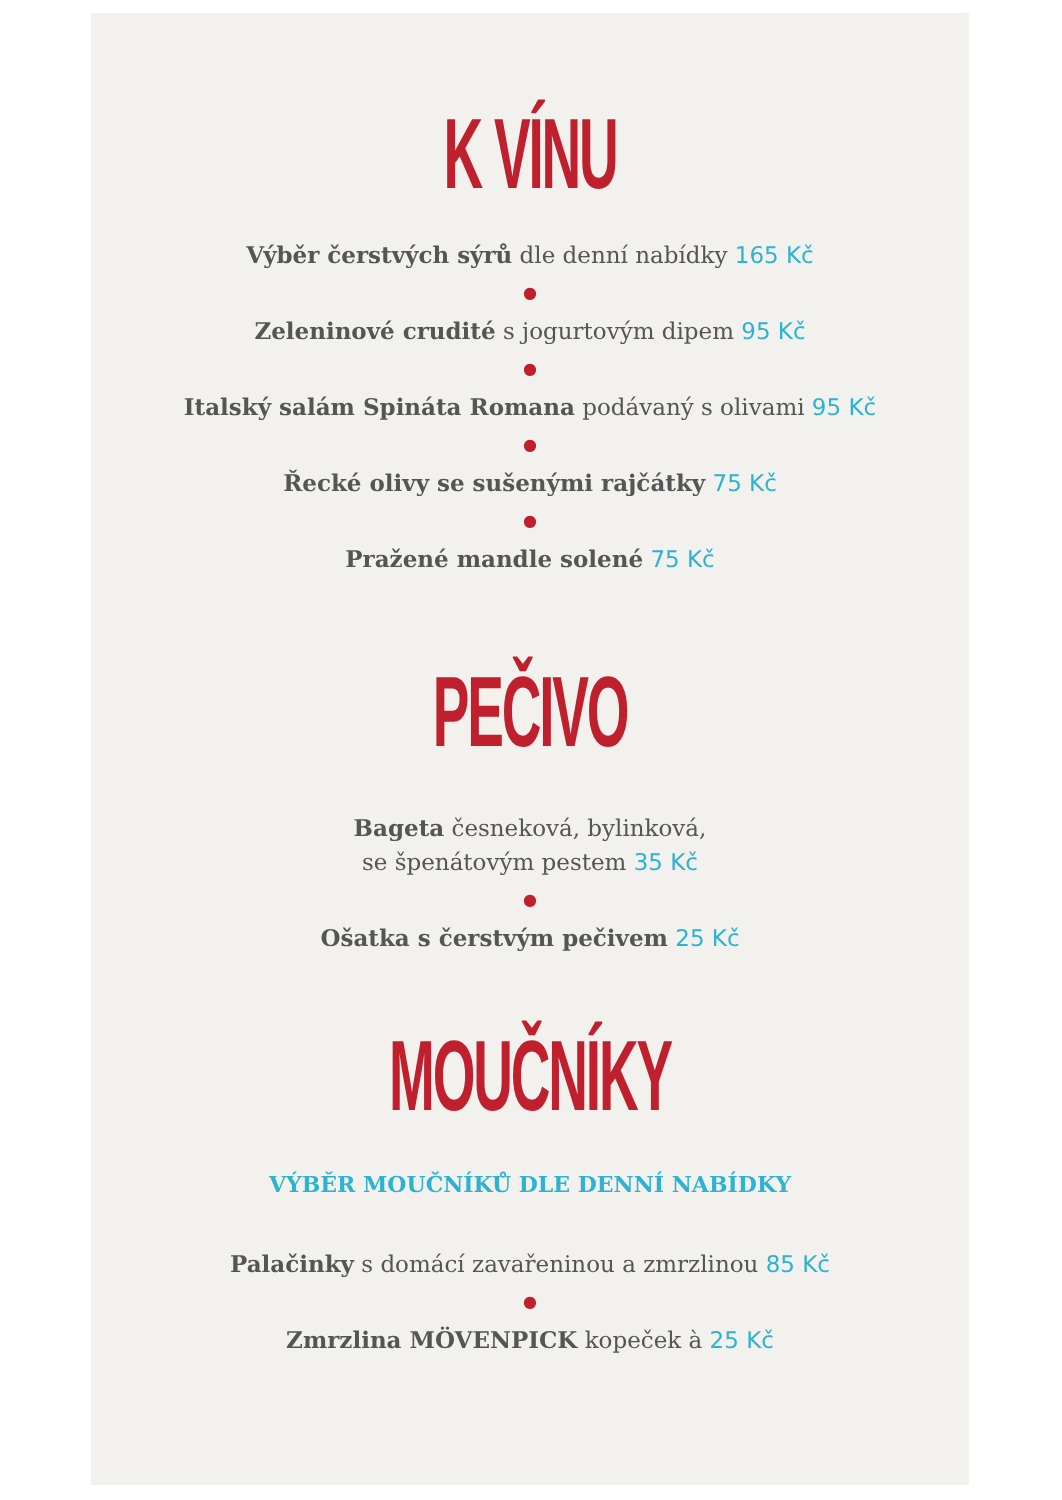K VÍNU
Výběr čerstvých sýrů dle denní nabídky 165 Kč
●
Zeleninové crudité s jogurtovým dipem 95 Kč
●
Italský salám Spináta Romana podávaný s olivami 95 Kč
●
Řecké olivy se sušenými rajčátky 75 Kč
●
Pražené mandle solené 75 Kč
PEČIVO
Bageta česneková, bylinková,
se špenátovým pestem 35 Kč
●
Ošatka s čerstvým pečivem 25 Kč
MOUČNÍKY
VÝBĚR MOUČNÍKŮ DLE DENNÍ NABÍDKY
Palačinky s domácí zavařeninou a zmrzlinou 85 Kč
●
Zmrzlina MÖVENPICK kopeček à 25 Kč